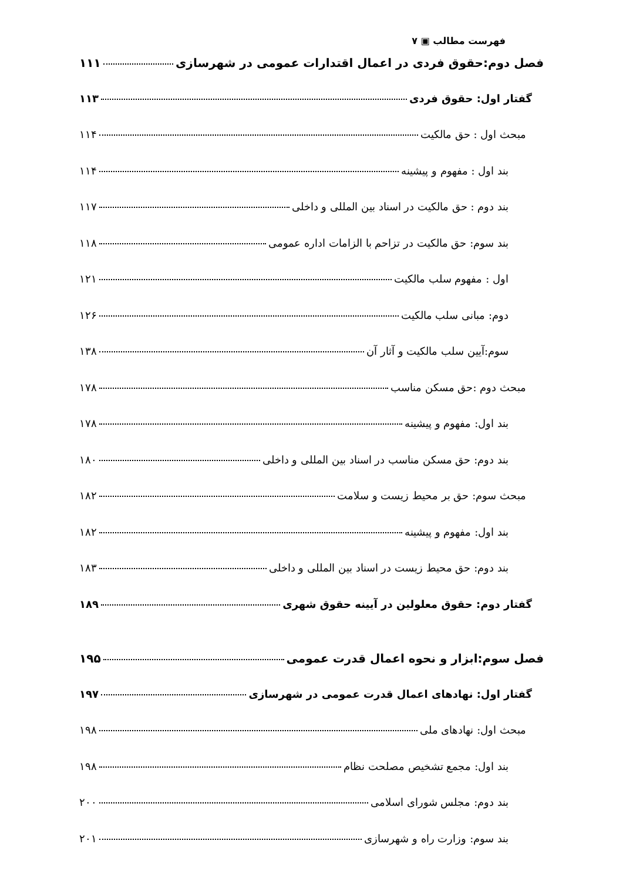فهرست مطالب ▣ ۷
فصل دوم:حقوق فردی در اعمال اقتدارات عمومی در شهرسازی ۱۱۱
گفتار اول: حقوق فردی ۱۱۳
مبحث اول : حق مالکیت ۱۱۴
بند اول : مفهوم و پیشینه ۱۱۴
بند دوم : حق مالکیت در اسناد بین المللی و داخلی ۱۱۷
بند سوم: حق مالکیت در تزاحم با الزامات اداره عمومی ۱۱۸
اول : مفهوم سلب مالکیت ۱۲۱
دوم: مبانی سلب مالکیت ۱۲۶
سوم:آیین سلب مالکیت و آثار آن ۱۳۸
مبحث دوم :حق مسکن مناسب ۱۷۸
بند اول: مفهوم و پیشینه ۱۷۸
بند دوم: حق مسکن مناسب در اسناد بین المللی و داخلی ۱۸۰
مبحث سوم: حق بر محیط زیست و سلامت ۱۸۲
بند اول: مفهوم و پیشینه ۱۸۲
بند دوم: حق محیط زیست در اسناد بین المللی و داخلی ۱۸۳
گفتار دوم: حقوق معلولین در آیینه حقوق شهری ۱۸۹
فصل سوم:ابزار و نحوه اعمال قدرت عمومی ۱۹۵
گفتار اول: نهادهای اعمال قدرت عمومی در شهرسازی ۱۹۷
مبحث اول: نهادهای ملی ۱۹۸
بند اول: مجمع تشخیص مصلحت نظام ۱۹۸
بند دوم: مجلس شورای اسلامی ۲۰۰
بند سوم: وزارت راه و شهرسازی ۲۰۱